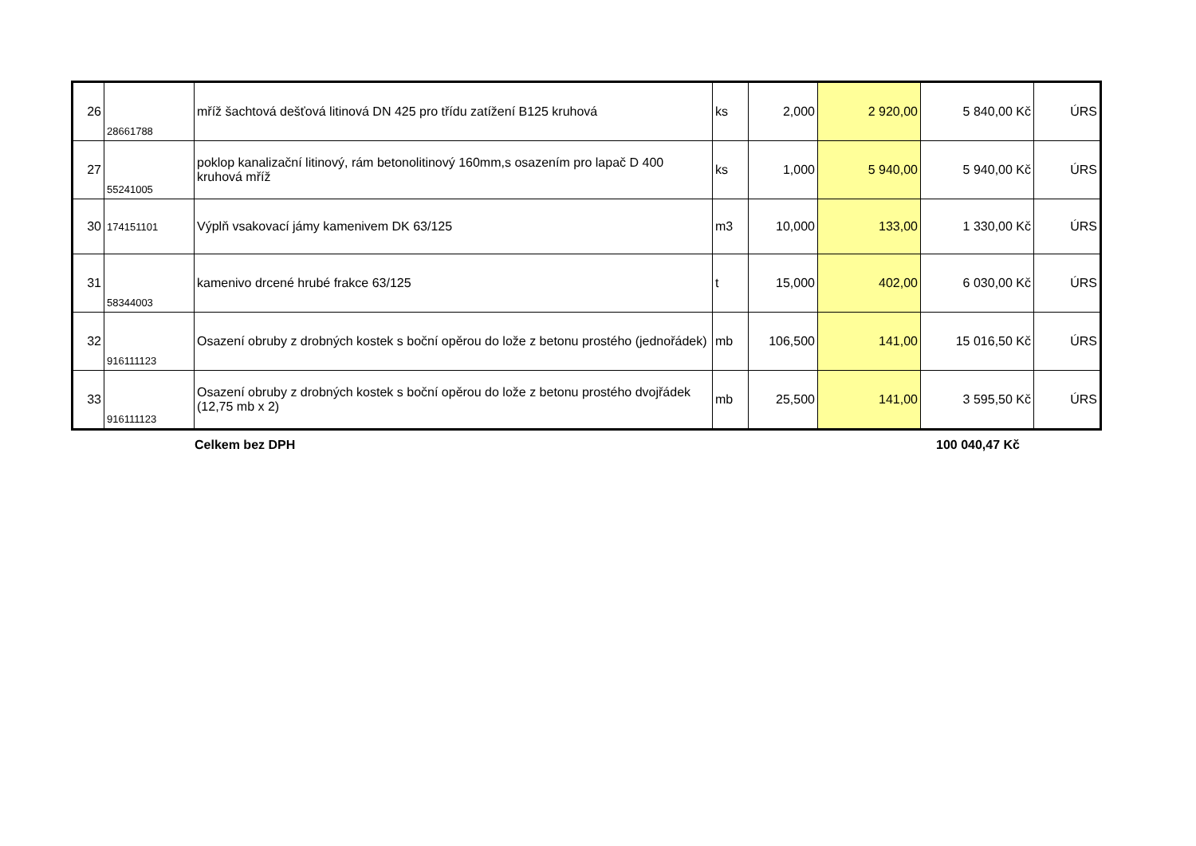| 26 | 28661788 | mříž šachtová dešťová litinová DN 425 pro třídu zatížení B125 kruhová | ks | 2,000 | 2 920,00 | 5 840,00 Kč | ÚRS |
| 27 | 55241005 | poklop kanalizační litinový, rám betonolitinový 160mm,s osazením pro lapač D 400 kruhová mříž | ks | 1,000 | 5 940,00 | 5 940,00 Kč | ÚRS |
| 30 | 174151101 | Výplň vsakovací jámy kamenivem DK 63/125 | m3 | 10,000 | 133,00 | 1 330,00 Kč | ÚRS |
| 31 | 58344003 | kamenivo drcené hrubé frakce 63/125 | t | 15,000 | 402,00 | 6 030,00 Kč | ÚRS |
| 32 | 916111123 | Osazení obruby z drobných kostek s boční opěrou do lože z betonu prostého (jednořádek) | mb | 106,500 | 141,00 | 15 016,50 Kč | ÚRS |
| 33 | 916111123 | Osazení obruby z drobných kostek s boční opěrou do lože z betonu prostého dvojřádek (12,75 mb x 2) | mb | 25,500 | 141,00 | 3 595,50 Kč | ÚRS |
Celkem bez DPH 100 040,47 Kč